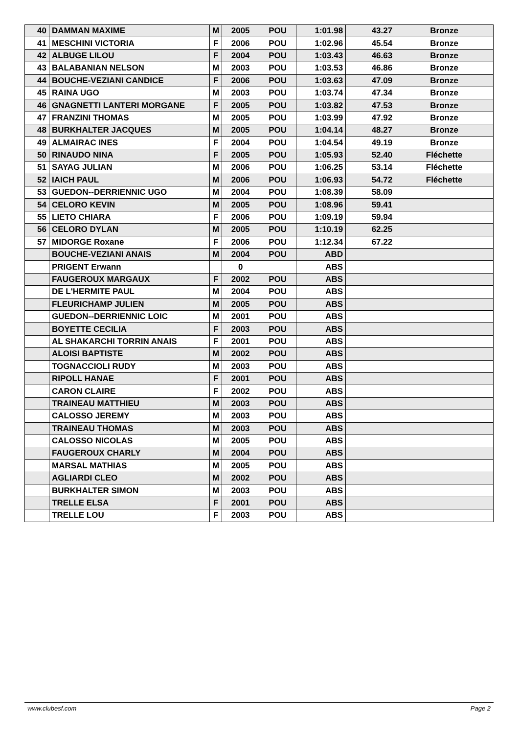| 40 | DAMMAN MAXIME | M | 2005 | POU | 1:01.98 | 43.27 | Bronze |
| 41 | MESCHINI VICTORIA | F | 2006 | POU | 1:02.96 | 45.54 | Bronze |
| 42 | ALBUGE LILOU | F | 2004 | POU | 1:03.43 | 46.63 | Bronze |
| 43 | BALABANIAN NELSON | M | 2003 | POU | 1:03.53 | 46.86 | Bronze |
| 44 | BOUCHE-VEZIANI CANDICE | F | 2006 | POU | 1:03.63 | 47.09 | Bronze |
| 45 | RAINA UGO | M | 2003 | POU | 1:03.74 | 47.34 | Bronze |
| 46 | GNAGNETTI LANTERI MORGANE | F | 2005 | POU | 1:03.82 | 47.53 | Bronze |
| 47 | FRANZINI THOMAS | M | 2005 | POU | 1:03.99 | 47.92 | Bronze |
| 48 | BURKHALTER JACQUES | M | 2005 | POU | 1:04.14 | 48.27 | Bronze |
| 49 | ALMAIRAC INES | F | 2004 | POU | 1:04.54 | 49.19 | Bronze |
| 50 | RINAUDO NINA | F | 2005 | POU | 1:05.93 | 52.40 | Fléchette |
| 51 | SAYAG JULIAN | M | 2006 | POU | 1:06.25 | 53.14 | Fléchette |
| 52 | IAICH PAUL | M | 2006 | POU | 1:06.93 | 54.72 | Fléchette |
| 53 | GUEDON--DERRIENNIC UGO | M | 2004 | POU | 1:08.39 | 58.09 | |
| 54 | CELORO KEVIN | M | 2005 | POU | 1:08.96 | 59.41 | |
| 55 | LIETO CHIARA | F | 2006 | POU | 1:09.19 | 59.94 | |
| 56 | CELORO DYLAN | M | 2005 | POU | 1:10.19 | 62.25 | |
| 57 | MIDORGE Roxane | F | 2006 | POU | 1:12.34 | 67.22 | |
| | BOUCHE-VEZIANI ANAIS | M | 2004 | POU | ABD | | |
| | PRIGENT Erwann | | 0 | | ABS | | |
| | FAUGEROUX MARGAUX | F | 2002 | POU | ABS | | |
| | DE L'HERMITE PAUL | M | 2004 | POU | ABS | | |
| | FLEURICHAMP JULIEN | M | 2005 | POU | ABS | | |
| | GUEDON--DERRIENNIC LOIC | M | 2001 | POU | ABS | | |
| | BOYETTE CECILIA | F | 2003 | POU | ABS | | |
| | AL SHAKARCHI TORRIN ANAIS | F | 2001 | POU | ABS | | |
| | ALOISI BAPTISTE | M | 2002 | POU | ABS | | |
| | TOGNACCIOLI RUDY | M | 2003 | POU | ABS | | |
| | RIPOLL HANAE | F | 2001 | POU | ABS | | |
| | CARON CLAIRE | F | 2002 | POU | ABS | | |
| | TRAINEAU MATTHIEU | M | 2003 | POU | ABS | | |
| | CALOSSO JEREMY | M | 2003 | POU | ABS | | |
| | TRAINEAU THOMAS | M | 2003 | POU | ABS | | |
| | CALOSSO NICOLAS | M | 2005 | POU | ABS | | |
| | FAUGEROUX CHARLY | M | 2004 | POU | ABS | | |
| | MARSAL MATHIAS | M | 2005 | POU | ABS | | |
| | AGLIARDI CLEO | M | 2002 | POU | ABS | | |
| | BURKHALTER SIMON | M | 2003 | POU | ABS | | |
| | TRELLE ELSA | F | 2001 | POU | ABS | | |
| | TRELLE LOU | F | 2003 | POU | ABS | | |
www.clubesf.com Page 2